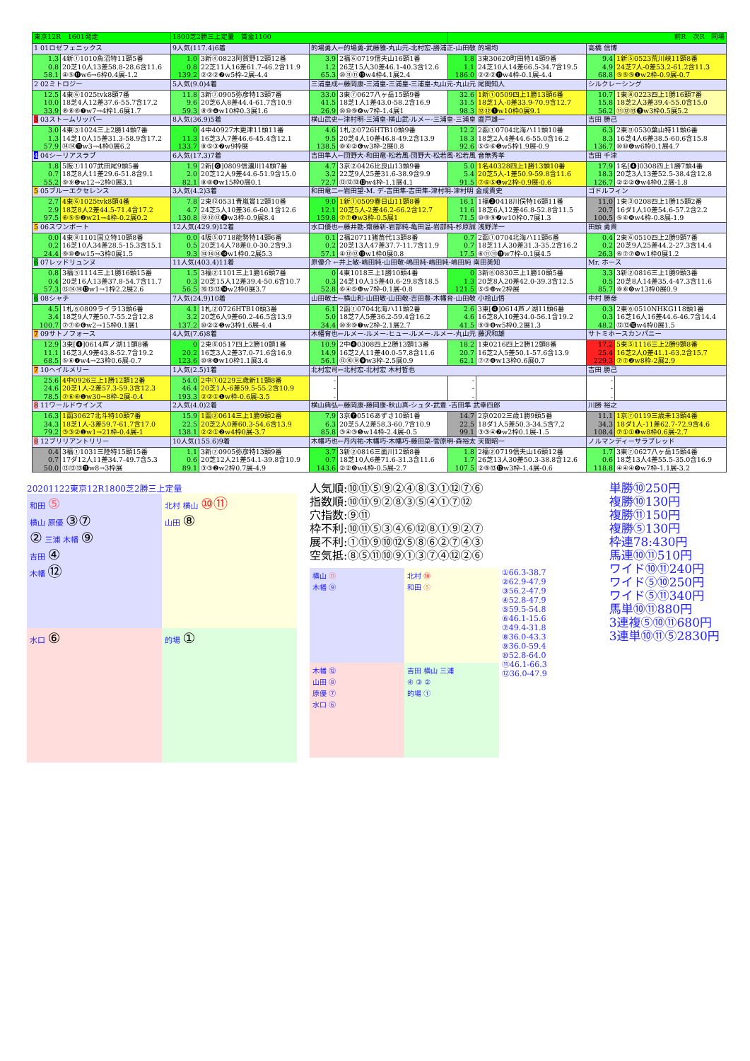| 東京12R 1601発走 | | 1800芝2勝三上定量 賞金1100 | | | | 前R 次R 同場 | | | |
| --- | --- | --- | --- | --- | --- | --- | --- | --- | --- |
| 1 01ロゼフェニックス | | 9人気(117.4)6着 | | 的場勇人←的場勇-武藤雅-丸山元-北村宏-勝浦正-山田敬 的場均 | | | | 高橋 信博 | |
| 1.3 0.8 58.1 | 4新①1010魚沼特11頭5番 20芝10人13差58.8-28.6含11.6 ④⑤⓫w6→6枠0.4展-1.2 | 1.0 0.8 139.2 | 3新④0823阿賀野12頭12番 22芝11人16差61.7-46.2含11.9 ②②②❼w5枠-2展-4.4 | 3.9 1.2 65.3 | 2福⑥0719信夫山16頭1番 26芝15人30差46.1-40.3含12.6 ⑩⑪⑪⓭w4枠4.1展2.4 | 1.8 1.1 186.0 | 3東30620町田特14頭9番 24芝10人14差66.5-34.7含19.5 ②②②⓫w4枠-0.1展-4.4 | 9.4 4.9 68.8 | 1新⑤0523荒川峡11頭8番 24芝7人-0差53.2-61.2含11.3 ⑤⑤⑤❶w2枠-0.9展-0.7 |
| 2 02ミトロジー | | 5人気(9.0)4着 | | 三浦皇成←藤岡康-三浦皇-三浦皇-三浦皇-丸山元-丸山元 尾関知人 | | | | シルクレーシング | |
| 12.5 10.0 33.9 | 4東⑥1025tvk8頭7番 18芝4人12差37.6-55.7含17.2 ⑧⑧⑥❼w7→4枠1.6展1.7 | 11.8 9.6 59.3 | 3新⑦0905弥彦特13頭7番 20芝6人8差44.4-61.7含10.9 ⑧⑨❹w10枠0.3展1.6 | 33.0 41.5 26.9 | 3東⑦0627八ヶ岳15頭9番 18芝1人1差43.0-58.2含16.9 ⑩⑩⑨❽w7枠-1.4展1 | 32.6 31.5 98.3 | 1新①0509四上1勝13頭6番 18芝1人-0差33.9-70.9含12.7 ⑫⑫❶w10枠0展9.1 | 10.7 15.8 56.2 | 1東⑧0223四上1勝16頭7番 18芝2人3差39.4-55.0含15.0 ⑪⑫⑬❸w3枠0.5展5.2 |
| 3 03ストームリッパー | | 8人気(36.9)5着 | | 横山武史←津村明-三浦皇-横山武-ルメー-三浦皇-三浦皇 鹿戸雄一 | | | | 吉田 勝己 | |
| 3.0 1.3 57.9 | 4東⑤1024三上2勝14頭7番 14芝10人15差31.3-58.9含17.2 ⑭⑭⓫w3→4枠0展6.2 | 0 11.3 133.7 | 4中40927木更津11頭11番 16芝3人7差46.6-45.4含12.1 ⑧⑤③❼w9枠展 | 4.6 9.5 138.5 | 1札②0726HTB10頭9番 20芝4人10差46.8-49.2含13.9 ⑧⑥②❻w3枠-2展0.8 | 12.2 18.3 92.6 | 2函①0704北海ハ11頭10番 18芝2人4差44.6-55.0含16.2 ⑤⑤⑥❺w5枠1.9展-0.9 | 6.3 8.3 136.7 | 2東⑪0530葉山特11頭6番 16芝4人6差38.5-60.6含15.8 ⑩⑩❻w6枠0.1展4.7 |
| 4 04シーリアスラブ | | 6人気(17.3)7着 | | 吉田隼人←団野大-和田竜-松若風-団野大-松若風-松若風 音無秀孝 | | | | 吉田 千津 | |
| 1.8 0.7 55.2 | 5阪①1107武田尾9頭5番 18芝8人11差29.6-51.8含9.1 ⑨⑨❺w12→2枠0展3.1 | 1.9 2.0 82.1 | 2新[❻]0809信濃川14頭7番 20芝12人9差44.6-51.9含15.0 ⑧⑧❽w15枠0展0.1 | 4.7 3.2 72.7 | 3京②0426比良山13頭9番 22芝9人25差31.6-38.9含9.9 ⑬⑫⑬⓭w4枠-1.1展4.1 | 5.0 5.4 91.5 | 1名40328四上1勝13頭10番 20芝5人-1差50.9-59.8含11.6 ⑦⑥⑤❶w2枠-0.9展-0.6 | 17.9 18.3 126.7 | 1名[❹]0308四上1勝7頭4番 20芝3人13差52.5-38.4含12.8 ②②②❻w4枠0.2展-1.8 |
| 5 05ブルーエクセレンス | | 3人気(4.2)3着 | | 和田竜二←岩田望-M. デ-吉田隼-吉田隼-津村明-津村明 金成貴史 | | | | ゴドルフィン | |
| 2.7 2.9 97.5 | 4東⑥1025tvk8頭4番 18芝8人2差44.5-71.4含17.2 ⑥⑤⑤❷w21→4枠-0.2展0.2 | 7.8 4.7 130.8 | 2東⑫0531青嵐賞12頭10番 24芝5人10差36.6-60.1含12.6 ⑫⑫⑫❼w3枠-0.9展8.4 | 9.0 12.1 159.8 | 1新①0509春日山11頭8番 20芝5人-2差46.2-66.2含12.7 ⑦⑦❶w3枠-0.5展1 | 16.1 11.6 71.5 | 1福❸0418川俣特16頭11番 18芝6人12差46.8-52.8含11.5 ⑩⑨⑨❼w10枠0.7展1.3 | 11.0 20.7 100.5 | 1東③0208四上1勝15頭2番 16ダ1人10差54.6-57.2含2.2 ⑤④❽w4枠-0.8展-1.9 |
| 5 06スワンボート | | 12人気(429.9)12着 | | 水口優也←藤井勘-齋藤新-岩部純-亀田温-岩部純-杉原誠 浅野洋一 | | | | 田頭 勇貴 | |
| 0.0 0.2 24.4 | 4東⑧1101国立特10頭8番 16芝10人34差28.5-15.3含15.1 ⑨⑩❿w15→3枠0展1.5 | 0.0 0.5 9.3 | 4阪⑤0718能勢特14頭6番 20芝14人78差0.0-30.2含9.3 ⑭⑭⑭⓮w1枠0.2展5.3 | 0.1 0.2 57.1 | 2福20711猪苗代13頭8番 20芝13人47差37.7-11.7含11.9 ④⑫⑫⓭w1枠0展0.8 | 0.7 0.7 17.5 | 2函①0704北海ハ11頭6番 18芝11人30差31.3-35.2含16.2 ⑥⑪⑪⓫w7枠-0.1展4.5 | 0.4 0.2 26.3 | 2東⑥0510四上2勝9頭7番 20芝9人25差44.2-27.3含14.4 ⑥⑦⑦❾w1枠0展1.2 |
| 6 07レッドリュンヌ | | 11人気(403.4)11着 | | 原優介 ←井上敏-嶋田純-山田敬-嶋田純-嶋田純-嶋田純 南田美知 | | | | Mr. ホース | |
| 0.8 0.4 57.3 | 3福⑤1114三上1勝16頭15番 20芝16人13差37.8-54.7含11.7 ⑮⑭⑭⓭w1→1枠2.2展2.6 | 1.5 0.3 56.5 | 3福②1101三上1勝16頭7番 20芝15人12差39.4-50.6含10.7 ⑯⑬⑬⓮w2枠0展3.7 | 0 0.3 52.8 | 4東1018三上1勝10頭4番 24芝10人15差40.6-29.8含18.5 ⑥④⑤❿w7枠-0.1展-0.8 | 0 1.3 121.5 | 3新⑥0830三上1勝10頭5番 20芝8人20差42.0-39.3含12.5 ⑤⑤❿w2枠展 | 3.3 0.5 85.7 | 3新②0816三上1勝9頭3番 20芝8人14差35.4-47.3含11.6 ⑧⑧❽w13枠0展0.9 |
| 6 08シャチ | | 7人気(24.9)10着 | | 山田敬士←横山和-山田敬-山田敬-吉田豊-木幡育-山田敬 小桧山悟 | | | | 中村 勝彦 | |
| 4.5 3.4 100.7 | 1札⑥0809ライラ13頭6番 18芝9人7差50.7-55.2含12.8 ⑦⑦⑥❻w2→15枠0.1展1 | 4.1 3.2 137.2 | 1札②0726HTB10頭3番 20芝6人9差60.2-46.5含13.9 ⑩②②❺w3枠1.6展-4.4 | 6.1 5.0 34.4 | 2函①0704北海ハ11頭2番 18芝7人5差36.2-59.4含16.2 ⑩⑨⑨❼w2枠-2.1展2.7 | 2.6 4.6 41.5 | 3東[❹]0614芦ノ湖11頭6番 16芝8人10差34.0-56.1含19.2 ⑨⑨❽w5枠0.2展1.3 | 0.3 0.3 48.2 | 2東⑥0510NHKG118頭1番 16芝16人16差44.6-46.7含14.4 ⑫⑬⓰w4枠0展1.5 |
| 7 09サトノフォース | | 4人気(7.6)8着 | | 木幡育也←ルメー-ルメー-ヒュー-ルメー-ルメー-丸山元 藤沢和雄 | | | | サトミホースカンパニー | |
| 12.9 11.1 68.5 | 3東[❹]0614芦ノ湖11頭8番 16芝3人9差43.8-52.7含19.2 ⑤⑥❼w4→23枠0.6展-0.7 | 0 20.2 123.6 | 2東⑧0517四上2勝10頭1番 16芝3人2差37.0-71.6含16.9 ⑩⑧❹w10枠1.1展3.4 | 10.9 14.9 56.1 | 2中❹0308四上2勝13頭13番 16芝2人11差40.0-57.8含11.6 ⑫⑩⑨❾w3枠-2.5展0.9 | 18.2 20.7 62.1 | 1東0216四上2勝12頭8番 16芝2人5差50.1-57.6含13.9 ⑦⑦❹w13枠0.6展0.7 | 17.2 25.4 229.3 | 5東⑤1116三上2勝9頭8番 16芝2人0差41.1-63.2含15.7 ⑦⑦❷w8枠-2展2.9 |
| 7 10ヘイルメリー | | 1人気(2.5)1着 | | 北村宏司←北村宏-北村宏 木村哲也 | | | | 吉田 勝己 | |
| 25.6 24.6 78.5 | 4中0926三上1勝12頭12番 20芝1人-2差57.3-59.3含12.3 ⑦⑥⑥❶w30→8枠-2展-0.4 | 54.0 46.4 193.3 | 2中①0229三歳新11頭8番 20芝1人-6差59.5-55.2含10.9 ②②①❶w枠-0.6展-3.5 | - - - | | - - - | | - - - | |
| 8 11ワールドウインズ | | 2人気(4.0)2着 | | 横山典弘←藤岡康-藤岡康-秋山真-シュタ-武豊 -吉田隼 武幸四郎 | | | | 川勝 裕之 | |
| 16.3 34.3 79.2 | 1函30627北斗特10頭7番 18芝1人-3差59.7-61.7含17.0 ③③②❶w1→21枠-0.4展-1 | 15.9 22.5 138.1 | 1函②0614三上1勝9頭2番 20芝2人0差60.3-54.6含13.9 ②②①❷w4枠0展-3.7 | 7.9 6.3 85.8 | 3京❼0516あずさ10頭1番 20芝5人2差58.3-60.7含10.9 ③④③❺w14枠-2.4展-0.5 | 14.7 22.5 99.1 | 2京0202三歳1勝9頭5番 18ダ1人5差50.3-34.5含7.2 ③③④❼w2枠0.1展-1.5 | 11.1 34.3 108.4 | 1京⑦0119三歳未13頭4番 18ダ1人-11差62.7-72.9含4.6 ⑦①①❶w8枠0.6展-2.7 |
| 8 12ブリリアントリリー | | 10人気(155.6)9着 | | 木幡巧也←丹内祐-木幡巧-木幡巧-藤田菜-菅原明-森裕太 天間昭一 | | | | ノルマンディーサラブレッド | |
| 0.4 0.7 50.0 | 3福①1031三陸特15頭15番 17ダ12人11差34.7-49.7含5.3 ⑬⑬⑬⓫w8→3枠展 | 1.1 0.6 89.1 | 3新⑦0905弥彦特13頭9番 20芝12人21差54.1-39.8含10.9 ③③❷w2枠0.7展-4.9 | 3.7 0.7 143.6 | 3新②0816三面川12頭8番 18芝10人6差71.6-31.3含11.6 ②②❽w4枠-0.5展-2.7 | 1.8 1.7 107.5 | 2福②0719信夫山16頭12番 26芝13人30差50.3-38.8含12.6 ②⑧⑬⓬w3枠-1.4展-0.6 | 1.7 0.6 118.8 | 3東⑦0627八ヶ岳15頭4番 18芝13人4差55.5-35.0含16.9 ④④④❾w7枠-1.1展-3.2 |
20201122東京12R1800芝2勝三上定量
和田 ⑤
横山 原優 ③⑦
② 三浦 木幡 ⑨
吉田 ④
木幡 ⑫
北村 横山 ⑩⑪
山田 ⑧
水口 ⑥
的場 ①
人気順:⑩⑪⑤⑨②④⑧③①⑫⑦⑥
指数順:⑩⑪⑨②⑧③⑤④①⑦⑫
穴指数:⑨⑪
枠不利:⑩⑪⑤③④⑥⑫⑧①⑨②⑦
展不利:①⑪⑨⑩⑫⑤⑧⑥②⑦④③
空気抵:⑧⑤⑪⑩⑨①③⑦④⑫②⑥
横山 ⑪
木幡 ⑨
北村 ⑩
和田 ⑤
木幡 ⑫
山田 ⑧
原優 ⑦
水口 ⑥
吉田 横山 三浦
④ ③ ②
的場 ①
①66.3-38.7
②62.9-47.9
③56.2-47.9
④52.8-47.9
⑤59.5-54.8
⑥46.1-15.6
⑦49.4-31.8
⑧36.0-43.3
⑨36.0-59.4
⑩52.8-64.0
⑪46.1-66.3
⑫36.0-47.9
単勝⑩250円
複勝⑩130円
複勝⑪150円
複勝⑤130円
枠連78:430円
馬連⑩⑪510円
ワイド⑩⑪240円
ワイド⑤⑩250円
ワイド⑤⑪340円
馬単⑩⑪880円
3連複⑤⑩⑪680円
3連単⑩⑪⑤2830円